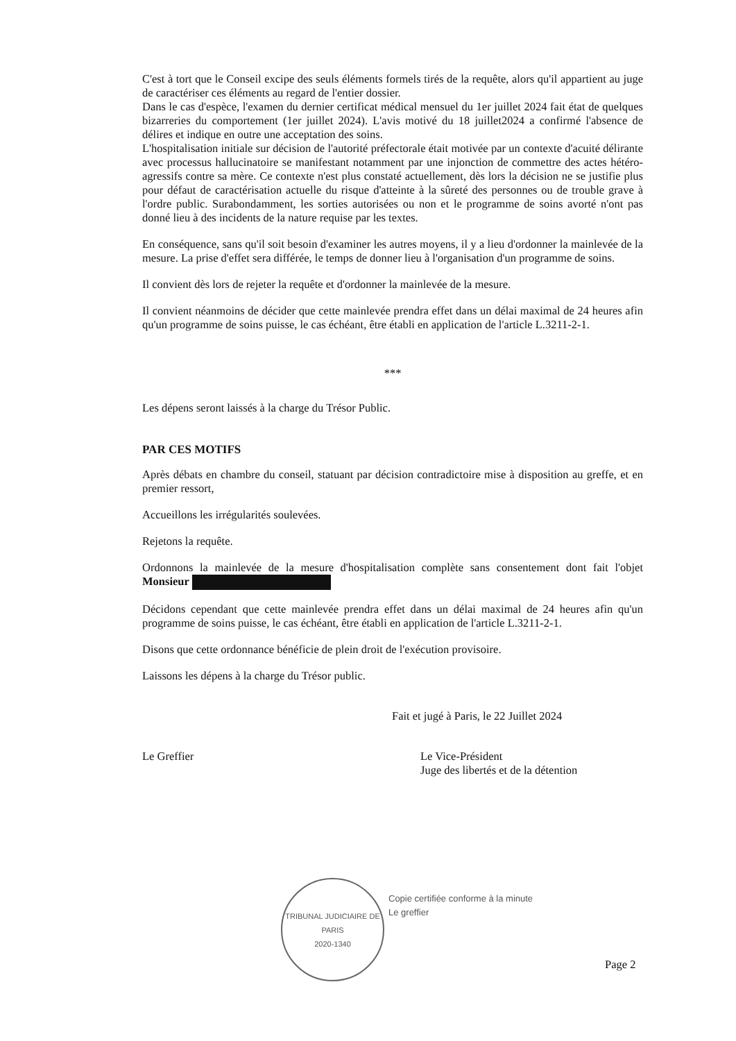C'est à tort que le Conseil excipe des seuls éléments formels tirés de la requête, alors qu'il appartient au juge de caractériser ces éléments au regard de l'entier dossier.
Dans le cas d'espèce, l'examen du dernier certificat médical mensuel du 1er juillet 2024 fait état de quelques bizarreries du comportement (1er juillet 2024). L'avis motivé du 18 juillet2024 a confirmé l'absence de délires et indique en outre une acceptation des soins.
L'hospitalisation initiale sur décision de l'autorité préfectorale était motivée par un contexte d'acuité délirante avec processus hallucinatoire se manifestant notamment par une injonction de commettre des actes hétéro-agressifs contre sa mère. Ce contexte n'est plus constaté actuellement, dès lors la décision ne se justifie plus pour défaut de caractérisation actuelle du risque d'atteinte à la sûreté des personnes ou de trouble grave à l'ordre public. Surabondamment, les sorties autorisées ou non et le programme de soins avorté n'ont pas donné lieu à des incidents de la nature requise par les textes.
En conséquence, sans qu'il soit besoin d'examiner les autres moyens, il y a lieu d'ordonner la mainlevée de la mesure. La prise d'effet sera différée, le temps de donner lieu à l'organisation d'un programme de soins.
Il convient dès lors de rejeter la requête et d'ordonner la mainlevée de la mesure.
Il convient néanmoins de décider que cette mainlevée prendra effet dans un délai maximal de 24 heures afin qu'un programme de soins puisse, le cas échéant, être établi en application de l'article L.3211-2-1.
***
Les dépens seront laissés à la charge du Trésor Public.
PAR CES MOTIFS
Après débats en chambre du conseil, statuant par décision contradictoire mise à disposition au greffe, et en premier ressort,
Accueillons les irrégularités soulevées.
Rejetons la requête.
Ordonnons la mainlevée de la mesure d'hospitalisation complète sans consentement dont fait l'objet Monsieur
Décidons cependant que cette mainlevée prendra effet dans un délai maximal de 24 heures afin qu'un programme de soins puisse, le cas échéant, être établi en application de l'article L.3211-2-1.
Disons que cette ordonnance bénéficie de plein droit de l'exécution provisoire.
Laissons les dépens à la charge du Trésor public.
Fait et jugé à Paris, le 22 Juillet 2024
Le Greffier Le Vice-Président
Juge des libertés et de la détention
TRIBUNAL JUDICIAIRE DE PARIS
2020-1340
Copie certifiée conforme à la minute
Le greffier
Page 2